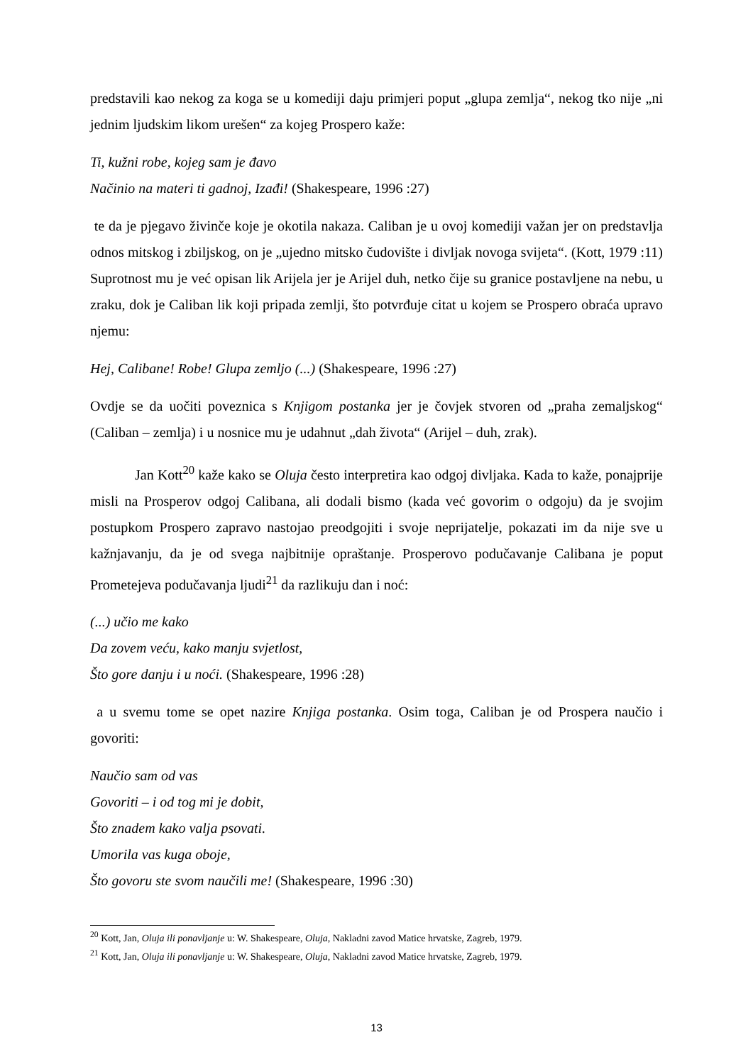predstavili kao nekog za koga se u komediji daju primjeri poput „glupa zemlja“, nekog tko nije „ni jednim ljudskim likom urešen“ za kojeg Prospero kaže:
Ti, kužni robe, kojeg sam je đavo
Načinio na materi ti gadnoj, Izađi! (Shakespeare, 1996 :27)
te da je pjegavo živinče koje je okotila nakaza. Caliban je u ovoj komediji važan jer on predstavlja odnos mitskog i zbiljskog, on je „ujedno mitsko čudovište i divljak novoga svijeta“. (Kott, 1979 :11) Suprotnost mu je već opisan lik Arijela jer je Arijel duh, netko čije su granice postavljene na nebu, u zraku, dok je Caliban lik koji pripada zemlji, što potvrđuje citat u kojem se Prospero obraća upravo njemu:
Hej, Calibane! Robe! Glupa zemljo (...) (Shakespeare, 1996 :27)
Ovdje se da uočiti poveznica s Knjigom postanka jer je čovjek stvoren od „praha zemaljskog“ (Caliban – zemlja) i u nosnice mu je udahnut „dah života“ (Arijel – duh, zrak).
Jan Kott<sup>20</sup> kaže kako se Oluja često interpretira kao odgoj divljaka. Kada to kaže, ponajprije misli na Prosperov odgoj Calibana, ali dodali bismo (kada već govorim o odgoju) da je svojim postupkom Prospero zapravo nastojao preodgojiti i svoje neprijatelje, pokazati im da nije sve u kažnjavanju, da je od svega najbitnije opraštanje. Prosperovo podučavanje Calibana je poput Prometejeva podučavanja ljudi<sup>21</sup> da razlikuju dan i noć:
(...) učio me kako
Da zovem veću, kako manju svjetlost,
Što gore danju i u noći. (Shakespeare, 1996 :28)
a u svemu tome se opet nazire Knjiga postanka. Osim toga, Caliban je od Prospera naučio i govoriti:
Naučio sam od vas
Govoriti – i od tog mi je dobit,
Što znadem kako valja psovati.
Umorila vas kuga oboje,
Što govoru ste svom naučili me! (Shakespeare, 1996 :30)
<sup>20</sup> Kott, Jan, Oluja ili ponavljanje u: W. Shakespeare, Oluja, Nakladni zavod Matice hrvatske, Zagreb, 1979.
<sup>21</sup> Kott, Jan, Oluja ili ponavljanje u: W. Shakespeare, Oluja, Nakladni zavod Matice hrvatske, Zagreb, 1979.
13